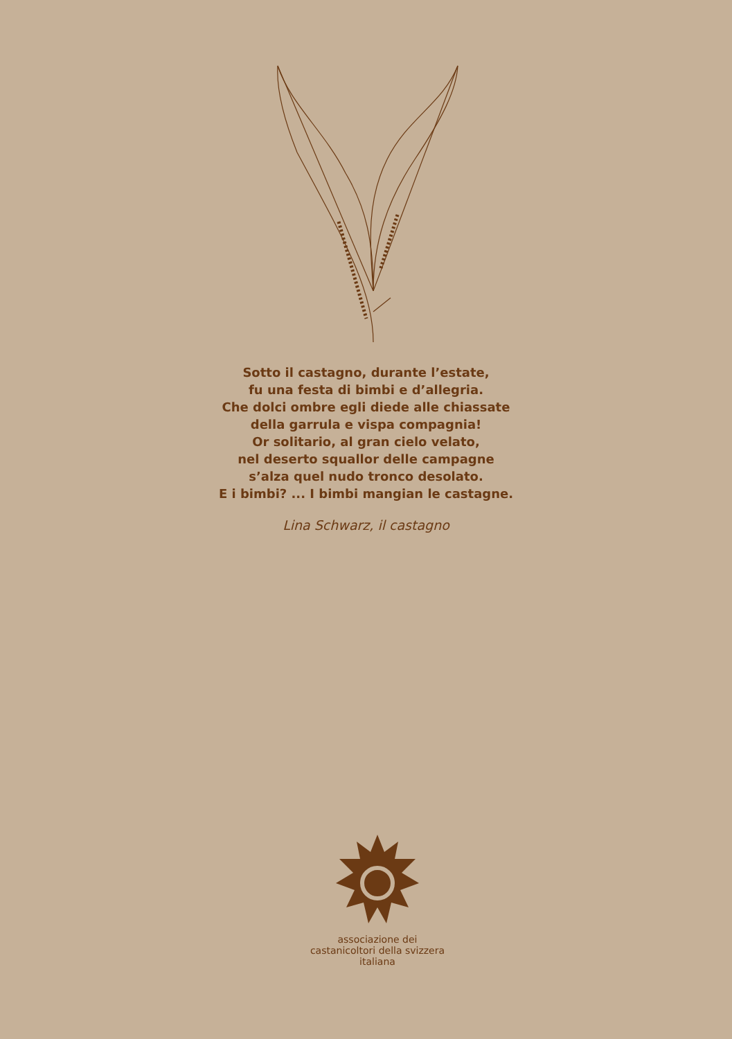Sotto il castagno, durante l’estate,
fu una festa di bimbi e d’allegria.
Che dolci ombre egli diede alle chiassate
della garrula e vispa compagnia!
Or solitario, al gran cielo velato,
nel deserto squallor delle campagne
s’alza quel nudo tronco desolato.
E i bimbi? ... I bimbi mangian le castagne.
Lina Schwarz, il castagno
associazione dei castanicoltori della svizzera italiana